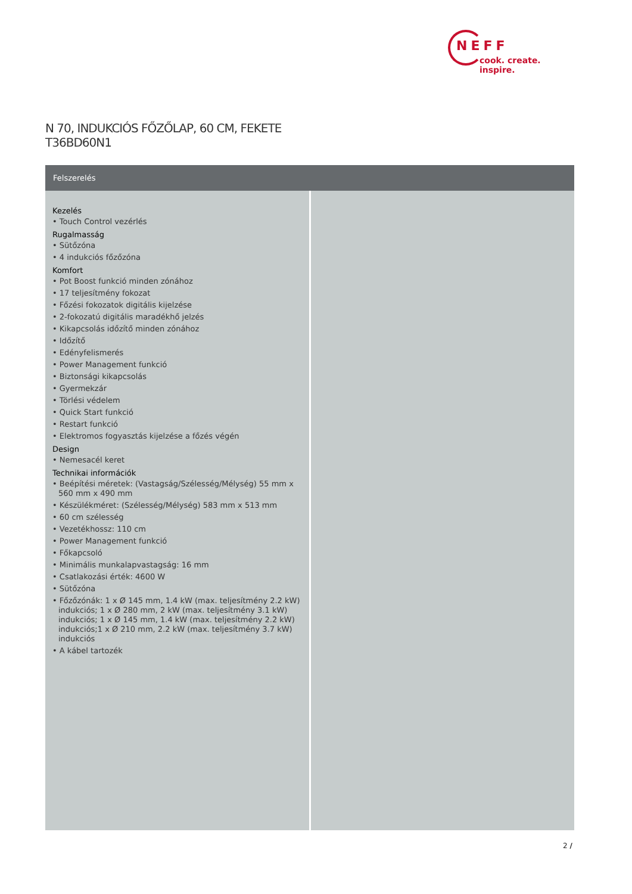NEFF
cook. create. inspire.
N 70, INDUKCIÓS FŐZŐLAP, 60 CM, FEKETE
T36BD60N1
Felszerelés
Kezelés
• Touch Control vezérlés
Rugalmasság
• Sütőzóna
• 4 indukciós főzőzóna
Komfort
• Pot Boost funkció minden zónához
• 17 teljesítmény fokozat
• Főzési fokozatok digitális kijelzése
• 2-fokozatú digitális maradékhő jelzés
• Kikapcsolás időzítő minden zónához
• Időzítő
• Edényfelismerés
• Power Management funkció
• Biztonsági kikapcsolás
• Gyermekzár
• Törlési védelem
• Quick Start funkció
• Restart funkció
• Elektromos fogyasztás kijelzése a főzés végén
Design
• Nemesacél keret
Technikai információk
• Beépítési méretek: (Vastagság/Szélesség/Mélység) 55 mm x 560 mm x 490 mm
• Készülékméret: (Szélesség/Mélység) 583 mm x 513 mm
• 60 cm szélesség
• Vezetékhossz: 110 cm
• Power Management funkció
• Főkapcsoló
• Minimális munkalapvastagság: 16 mm
• Csatlakozási érték: 4600 W
• Sütőzóna
• Főzőzónák: 1 x Ø 145 mm, 1.4 kW (max. teljesítmény 2.2 kW) indukciós; 1 x Ø 280 mm, 2 kW (max. teljesítmény 3.1 kW) indukciós; 1 x Ø 145 mm, 1.4 kW (max. teljesítmény 2.2 kW) indukciós;1 x Ø 210 mm, 2.2 kW (max. teljesítmény 3.7 kW) indukciós
• A kábel tartozék
2 /